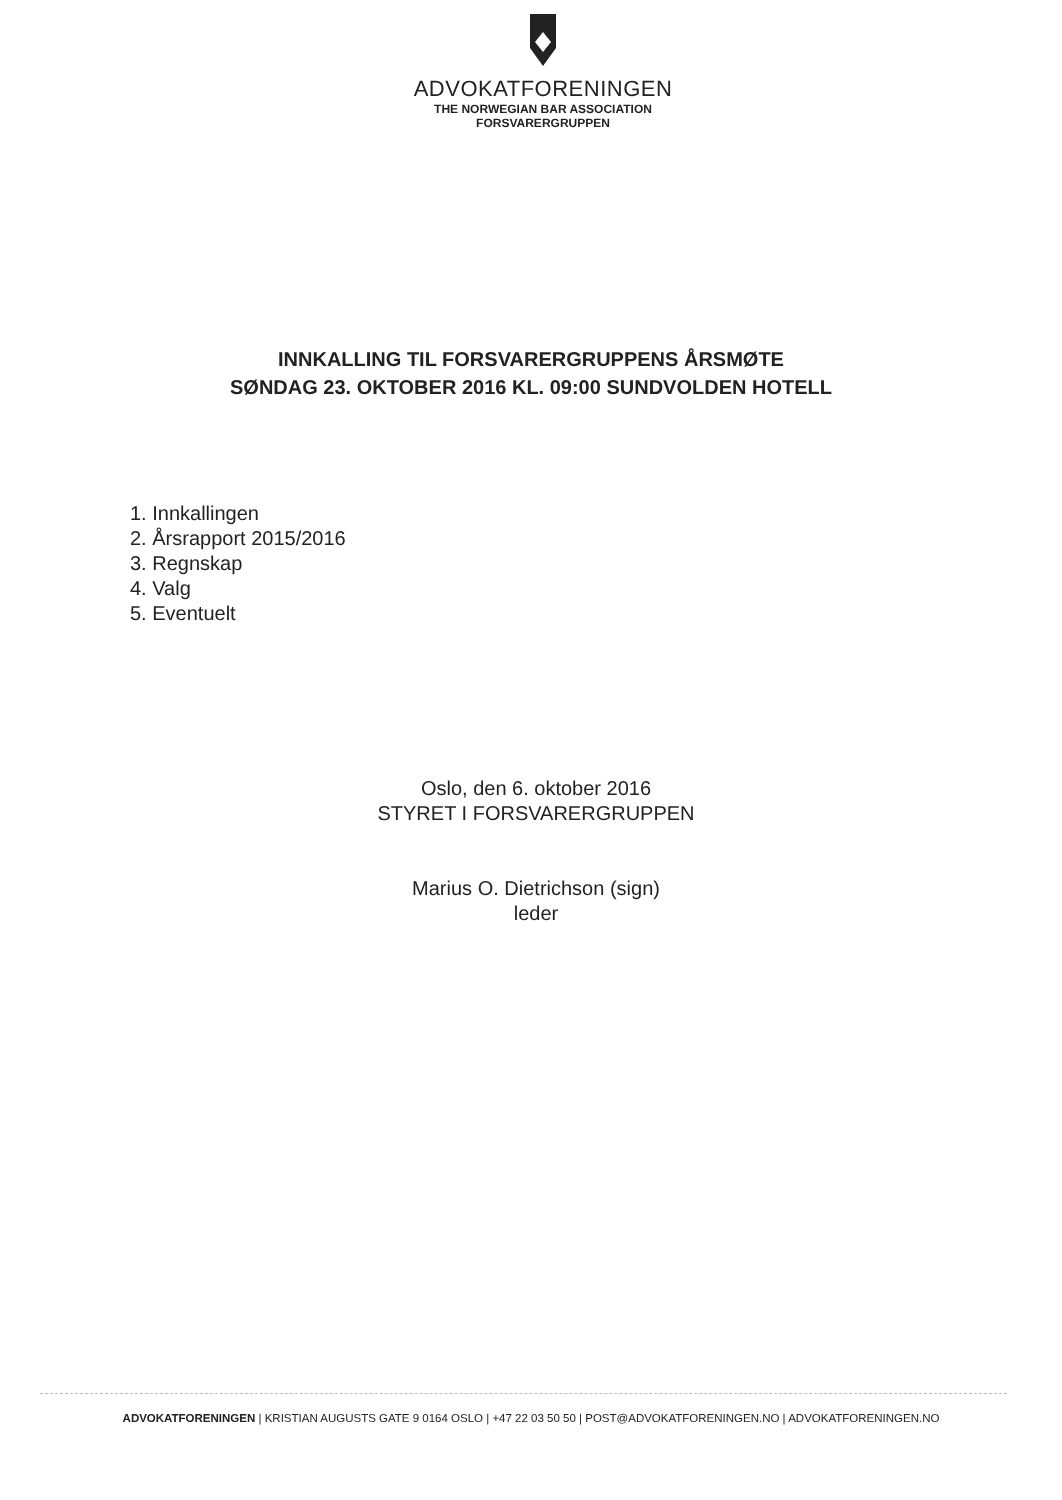ADVOKATFORENINGEN
THE NORWEGIAN BAR ASSOCIATION
FORSVARERGRUPPEN
INNKALLING TIL FORSVARERGRUPPENS ÅRSMØTE
SØNDAG 23. OKTOBER 2016 KL. 09:00 SUNDVOLDEN HOTELL
1. Innkallingen
2. Årsrapport 2015/2016
3. Regnskap
4. Valg
5. Eventuelt
Oslo, den 6. oktober 2016
STYRET I FORSVARERGRUPPEN
Marius O. Dietrichson (sign)
leder
ADVOKATFORENINGEN | KRISTIAN AUGUSTS GATE 9 0164 OSLO | +47 22 03 50 50 | POST@ADVOKATFORENINGEN.NO | ADVOKATFORENINGEN.NO